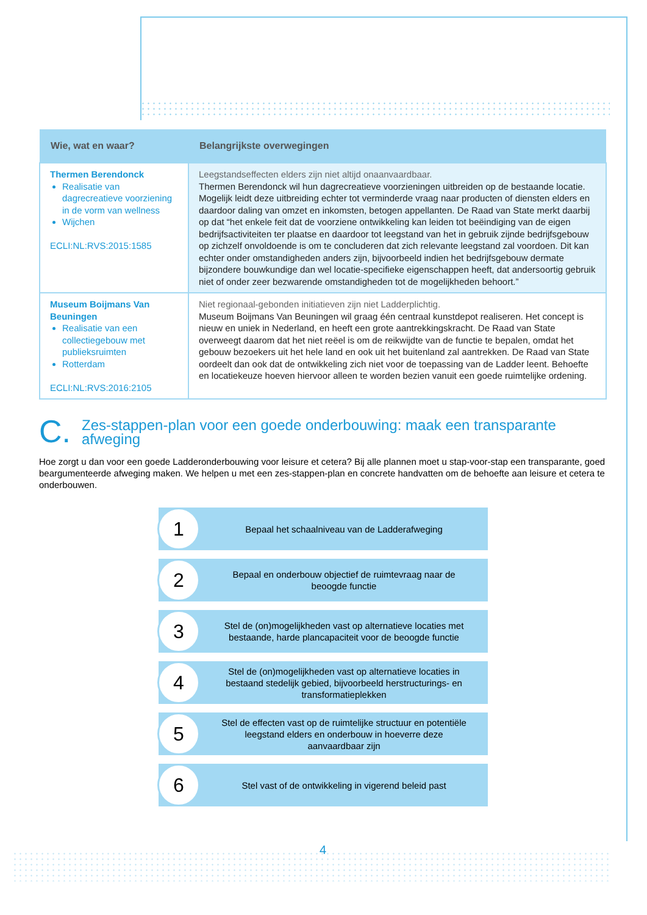| Wie, wat en waar? | Belangrijkste overwegingen |
| --- | --- |
| Thermen Berendonck Realisatie van dagrecreatieve voorziening in de vorm van wellness Wijchen ECLI:NL:RVS:2015:1585 | Leegstandseffecten elders zijn niet altijd onaanvaardbaar. Thermen Berendonck wil hun dagrecreatieve voorzieningen uitbreiden op de bestaande locatie. Mogelijk leidt deze uitbreiding echter tot verminderde vraag naar producten of diensten elders en daardoor daling van omzet en inkomsten, betogen appellanten. De Raad van State merkt daarbij op dat “het enkele feit dat de voorziene ontwikkeling kan leiden tot beëindiging van de eigen bedrijfsactiviteiten ter plaatse en daardoor tot leegstand van het in gebruik zijnde bedrijfsgebouw op zichzelf onvoldoende is om te concluderen dat zich relevante leegstand zal voordoen. Dit kan echter onder omstandigheden anders zijn, bijvoorbeeld indien het bedrijfsgebouw dermate bijzondere bouwkundige dan wel locatie-specifieke eigenschappen heeft, dat andersoortig gebruik niet of onder zeer bezwarende omstandigheden tot de mogelijkheden behoort.” |
| Museum Boijmans Van Beuningen Realisatie van een collectiegebouw met publieksruimten Rotterdam ECLI:NL:RVS:2016:2105 | Niet regionaal-gebonden initiatieven zijn niet Ladderplichtig. Museum Boijmans Van Beuningen wil graag één centraal kunstdepot realiseren. Het concept is nieuw en uniek in Nederland, en heeft een grote aantrekkingskracht. De Raad van State overweegt daarom dat het niet reëel is om de reikwijdte van de functie te bepalen, omdat het gebouw bezoekers uit het hele land en ook uit het buitenland zal aantrekken. De Raad van State oordeelt dan ook dat de ontwikkeling zich niet voor de toepassing van de Ladder leent. Behoefte en locatiekeuze hoeven hiervoor alleen te worden bezien vanuit een goede ruimtelijke ordening. |
C. Zes-stappen-plan voor een goede onderbouwing: maak een transparante afweging
Hoe zorgt u dan voor een goede Ladderonderbouwing voor leisure et cetera? Bij alle plannen moet u stap-voor-stap een transparante, goed beargumenteerde afweging maken. We helpen u met een zes-stappen-plan en concrete handvatten om de behoefte aan leisure et cetera te onderbouwen.
1
Bepaal het schaalniveau van de Ladderafweging
2
Bepaal en onderbouw objectief de ruimtevraag naar de beoogde functie
3
Stel de (on)mogelijkheden vast op alternatieve locaties met bestaande, harde plancapaciteit voor de beoogde functie
4
Stel de (on)mogelijkheden vast op alternatieve locaties in bestaand stedelijk gebied, bijvoorbeeld herstructurings- en transformatieplekken
5
Stel de effecten vast op de ruimtelijke structuur en potentiële leegstand elders en onderbouw in hoeverre deze aanvaardbaar zijn
6
Stel vast of de ontwikkeling in vigerend beleid past
4